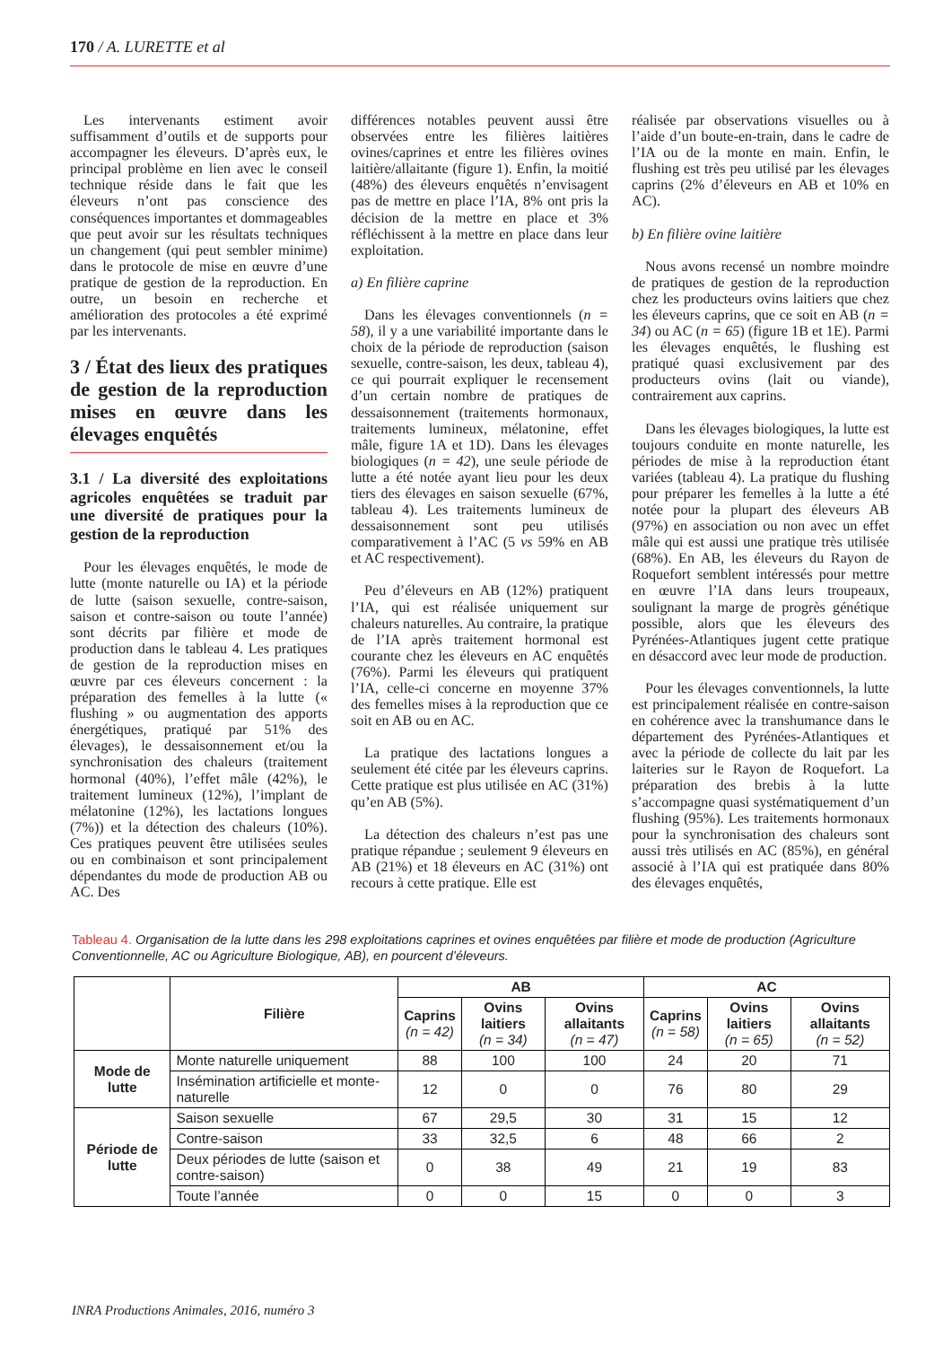170 / A. LURETTE et al
Les intervenants estiment avoir suffisamment d’outils et de supports pour accompagner les éleveurs. D’après eux, le principal problème en lien avec le conseil technique réside dans le fait que les éleveurs n’ont pas conscience des conséquences importantes et dommageables que peut avoir sur les résultats techniques un changement (qui peut sembler minime) dans le protocole de mise en œuvre d’une pratique de gestion de la reproduction. En outre, un besoin en recherche et amélioration des protocoles a été exprimé par les intervenants.
3 / État des lieux des pratiques de gestion de la reproduction mises en œuvre dans les élevages enquêtés
3.1 / La diversité des exploitations agricoles enquêtées se traduit par une diversité de pratiques pour la gestion de la reproduction
Pour les élevages enquêtés, le mode de lutte (monte naturelle ou IA) et la période de lutte (saison sexuelle, contre-saison, saison et contre-saison ou toute l’année) sont décrits par filière et mode de production dans le tableau 4. Les pratiques de gestion de la reproduction mises en œuvre par ces éleveurs concernent : la préparation des femelles à la lutte (« flushing » ou augmentation des apports énergétiques, pratiqué par 51% des élevages), le dessaisonnement et/ou la synchronisation des chaleurs (traitement hormonal (40%), l’effet mâle (42%), le traitement lumineux (12%), l’implant de mélatonine (12%), les lactations longues (7%)) et la détection des chaleurs (10%). Ces pratiques peuvent être utilisées seules ou en combinaison et sont principalement dépendantes du mode de production AB ou AC. Des
différences notables peuvent aussi être observées entre les filières laitières ovines/caprines et entre les filières ovines laitière/allaitante (figure 1). Enfin, la moitié (48%) des éleveurs enquêtés n’envisagent pas de mettre en place l’IA, 8% ont pris la décision de la mettre en place et 3% réfléchissent à la mettre en place dans leur exploitation.
a) En filière caprine
Dans les élevages conventionnels (n = 58), il y a une variabilité importante dans le choix de la période de reproduction (saison sexuelle, contre-saison, les deux, tableau 4), ce qui pourrait expliquer le recensement d’un certain nombre de pratiques de dessaisonnement (traitements hormonaux, traitements lumineux, mélatonine, effet mâle, figure 1A et 1D). Dans les élevages biologiques (n = 42), une seule période de lutte a été notée ayant lieu pour les deux tiers des élevages en saison sexuelle (67%, tableau 4). Les traitements lumineux de dessaisonnement sont peu utilisés comparativement à l’AC (5 vs 59% en AB et AC respectivement).
Peu d’éleveurs en AB (12%) pratiquent l’IA, qui est réalisée uniquement sur chaleurs naturelles. Au contraire, la pratique de l’IA après traitement hormonal est courante chez les éleveurs en AC enquêtés (76%). Parmi les éleveurs qui pratiquent l’IA, celle-ci concerne en moyenne 37% des femelles mises à la reproduction que ce soit en AB ou en AC.
La pratique des lactations longues a seulement été citée par les éleveurs caprins. Cette pratique est plus utilisée en AC (31%) qu’en AB (5%).
La détection des chaleurs n’est pas une pratique répandue ; seulement 9 éleveurs en AB (21%) et 18 éleveurs en AC (31%) ont recours à cette pratique. Elle est
réalisée par observations visuelles ou à l’aide d’un boute-en-train, dans le cadre de l’IA ou de la monte en main. Enfin, le flushing est très peu utilisé par les élevages caprins (2% d’éleveurs en AB et 10% en AC).
b) En filière ovine laitière
Nous avons recensé un nombre moindre de pratiques de gestion de la reproduction chez les producteurs ovins laitiers que chez les éleveurs caprins, que ce soit en AB (n = 34) ou AC (n = 65) (figure 1B et 1E). Parmi les élevages enquêtés, le flushing est pratiqué quasi exclusivement par des producteurs ovins (lait ou viande), contrairement aux caprins.
Dans les élevages biologiques, la lutte est toujours conduite en monte naturelle, les périodes de mise à la reproduction étant variées (tableau 4). La pratique du flushing pour préparer les femelles à la lutte a été notée pour la plupart des éleveurs AB (97%) en association ou non avec un effet mâle qui est aussi une pratique très utilisée (68%). En AB, les éleveurs du Rayon de Roquefort semblent intéressés pour mettre en œuvre l’IA dans leurs troupeaux, soulignant la marge de progrès génétique possible, alors que les éleveurs des Pyrénées-Atlantiques jugent cette pratique en désaccord avec leur mode de production.
Pour les élevages conventionnels, la lutte est principalement réalisée en contre-saison en cohérence avec la transhumance dans le département des Pyrénées-Atlantiques et avec la période de collecte du lait par les laiteries sur le Rayon de Roquefort. La préparation des brebis à la lutte s’accompagne quasi systématiquement d’un flushing (95%). Les traitements hormonaux pour la synchronisation des chaleurs sont aussi très utilisés en AC (85%), en général associé à l’IA qui est pratiquée dans 80% des élevages enquêtés,
Tableau 4. Organisation de la lutte dans les 298 exploitations caprines et ovines enquêtées par filière et mode de production (Agriculture Conventionnelle, AC ou Agriculture Biologique, AB), en pourcent d’éleveurs.
| | Filière | AB | | | AC | | |
| --- | --- | --- | --- | --- | --- | --- | --- |
| | | Caprins (n = 42) | Ovins laitiers (n = 34) | Ovins allaitants (n = 47) | Caprins (n = 58) | Ovins laitiers (n = 65) | Ovins allaitants (n = 52) |
| Mode de lutte | Monte naturelle uniquement | 88 | 100 | 100 | 24 | 20 | 71 |
| | Insémination artificielle et monte-naturelle | 12 | 0 | 0 | 76 | 80 | 29 |
| Période de lutte | Saison sexuelle | 67 | 29,5 | 30 | 31 | 15 | 12 |
| | Contre-saison | 33 | 32,5 | 6 | 48 | 66 | 2 |
| | Deux périodes de lutte (saison et contre-saison) | 0 | 38 | 49 | 21 | 19 | 83 |
| | Toute l’année | 0 | 0 | 15 | 0 | 0 | 3 |
INRA Productions Animales, 2016, numéro 3